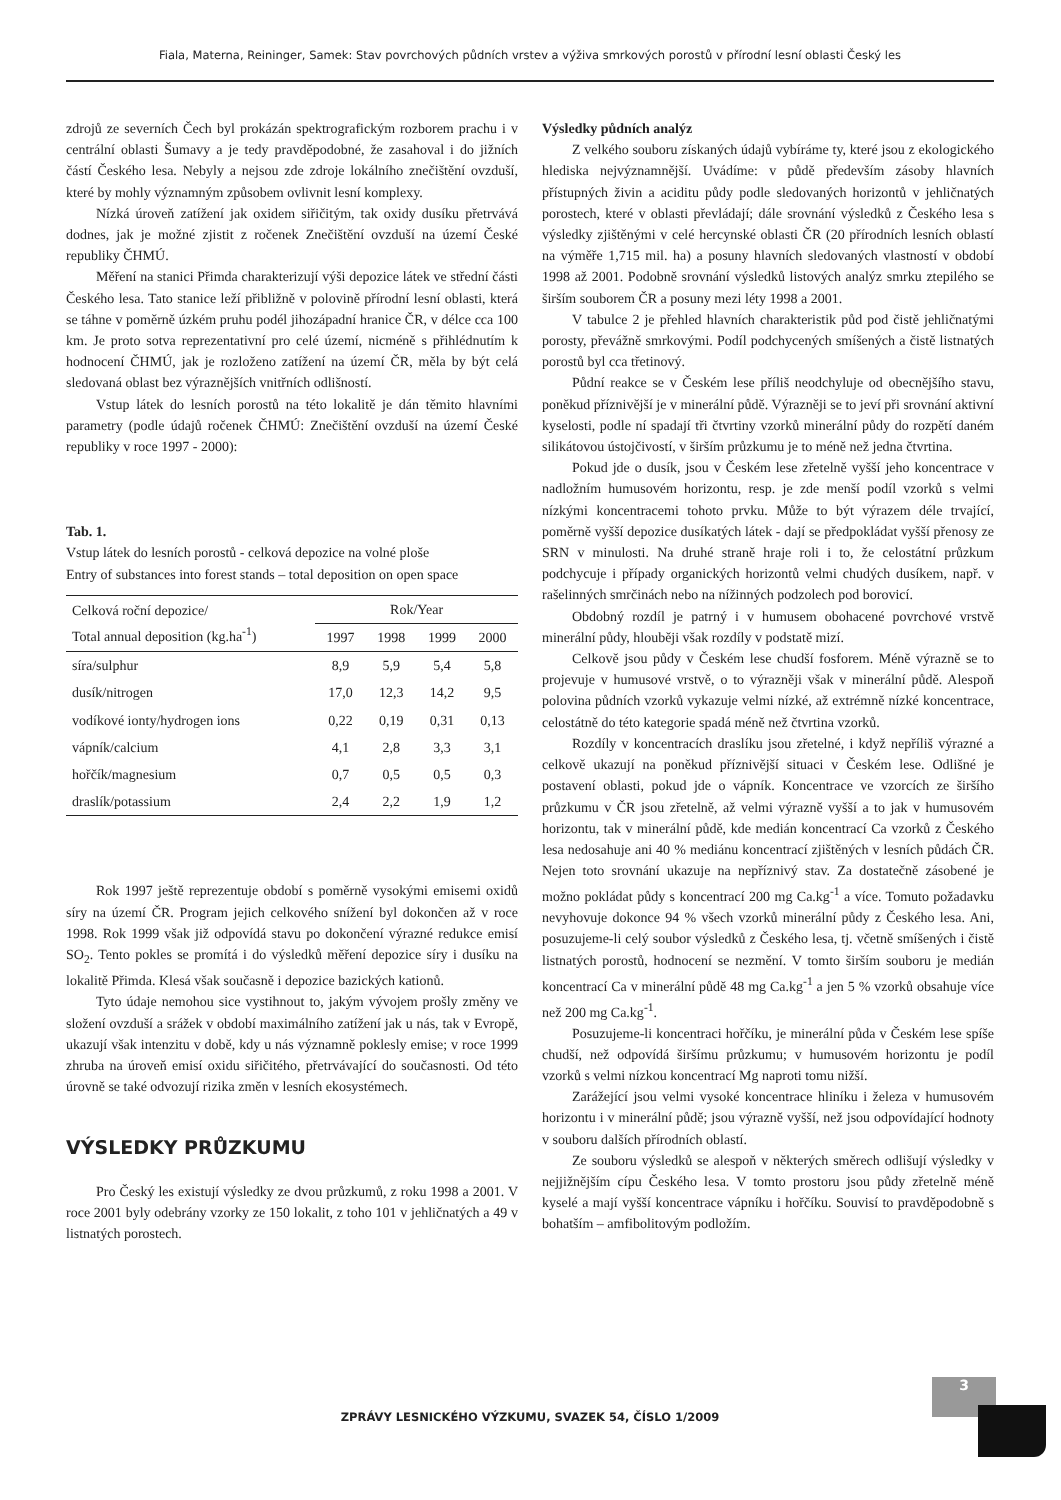Fiala, Materna, Reininger, Samek: Stav povrchových půdních vrstev a výživa smrkových porostů v přírodní lesní oblasti Český les
zdrojů ze severních Čech byl prokázán spektrografickým rozborem prachu i v centrální oblasti Šumavy a je tedy pravděpodobné, že zasahoval i do jižních částí Českého lesa. Nebyly a nejsou zde zdroje lokálního znečištění ovzduší, které by mohly významným způsobem ovlivnit lesní komplexy.
Nízká úroveň zatížení jak oxidem siřičitým, tak oxidy dusíku přetrvává dodnes, jak je možné zjistit z ročenek Znečištění ovzduší na území České republiky ČHMÚ.
Měření na stanici Přimda charakterizují výši depozice látek ve střední části Českého lesa. Tato stanice leží přibližně v polovině přírodní lesní oblasti, která se táhne v poměrně úzkém pruhu podél jihozápadní hranice ČR, v délce cca 100 km. Je proto sotva reprezentativní pro celé území, nicméně s přihlédnutím k hodnocení ČHMÚ, jak je rozloženo zatížení na území ČR, měla by být celá sledovaná oblast bez výraznějších vnitřních odlišností.
Vstup látek do lesních porostů na této lokalitě je dán těmito hlavními parametry (podle údajů ročenek ČHMÚ: Znečištění ovzduší na území České republiky v roce 1997 - 2000):
Tab. 1.
Vstup látek do lesních porostů - celková depozice na volné ploše
Entry of substances into forest stands – total deposition on open space
| Celková roční depozice/ Total annual deposition (kg.ha<sup>-1</sup>) | Rok/Year | | | |
| --- | --- | --- | --- | --- |
| | 1997 | 1998 | 1999 | 2000 |
| síra/sulphur | 8,9 | 5,9 | 5,4 | 5,8 |
| dusík/nitrogen | 17,0 | 12,3 | 14,2 | 9,5 |
| vodíkové ionty/hydrogen ions | 0,22 | 0,19 | 0,31 | 0,13 |
| vápník/calcium | 4,1 | 2,8 | 3,3 | 3,1 |
| hořčík/magnesium | 0,7 | 0,5 | 0,5 | 0,3 |
| draslík/potassium | 2,4 | 2,2 | 1,9 | 1,2 |
Rok 1997 ještě reprezentuje období s poměrně vysokými emisemi oxidů síry na území ČR. Program jejich celkového snížení byl dokončen až v roce 1998. Rok 1999 však již odpovídá stavu po dokončení výrazné redukce emisí SO<sub>2</sub>. Tento pokles se promítá i do výsledků měření depozice síry i dusíku na lokalitě Přimda. Klesá však současně i depozice bazických kationů.
Tyto údaje nemohou sice vystihnout to, jakým vývojem prošly změny ve složení ovzduší a srážek v období maximálního zatížení jak u nás, tak v Evropě, ukazují však intenzitu v době, kdy u nás významně poklesly emise; v roce 1999 zhruba na úroveň emisí oxidu siřičitého, přetrvávající do současnosti. Od této úrovně se také odvozují rizika změn v lesních ekosystémech.
VÝSLEDKY PRŮZKUMU
Pro Český les existují výsledky ze dvou průzkumů, z roku 1998 a 2001. V roce 2001 byly odebrány vzorky ze 150 lokalit, z toho 101 v jehličnatých a 49 v listnatých porostech.
Výsledky půdních analýz
Z velkého souboru získaných údajů vybíráme ty, které jsou z ekologického hlediska nejvýznamnější. Uvádíme: v půdě především zásoby hlavních přístupných živin a aciditu půdy podle sledovaných horizontů v jehličnatých porostech, které v oblasti převládají; dále srovnání výsledků z Českého lesa s výsledky zjištěnými v celé hercynské oblasti ČR (20 přírodních lesních oblastí na výměře 1,715 mil. ha) a posuny hlavních sledovaných vlastností v období 1998 až 2001. Podobně srovnání výsledků listových analýz smrku ztepilého se širším souborem ČR a posuny mezi léty 1998 a 2001.
V tabulce 2 je přehled hlavních charakteristik půd pod čistě jehličnatými porosty, převážně smrkovými. Podíl podchycených smíšených a čistě listnatých porostů byl cca třetinový.
Půdní reakce se v Českém lese příliš neodchyluje od obecnějšího stavu, poněkud příznivější je v minerální půdě. Výrazněji se to jeví při srovnání aktivní kyselosti, podle ní spadají tři čtvrtiny vzorků minerální půdy do rozpětí daném silikátovou ústojčivostí, v širším průzkumu je to méně než jedna čtvrtina.
Pokud jde o dusík, jsou v Českém lese zřetelně vyšší jeho koncentrace v nadložním humusovém horizontu, resp. je zde menší podíl vzorků s velmi nízkými koncentracemi tohoto prvku. Může to být výrazem déle trvající, poměrně vyšší depozice dusíkatých látek - dají se předpokládat vyšší přenosy ze SRN v minulosti. Na druhé straně hraje roli i to, že celostátní průzkum podchycuje i případy organických horizontů velmi chudých dusíkem, např. v rašelinných smrčinách nebo na nížinných podzolech pod borovicí.
Obdobný rozdíl je patrný i v humusem obohacené povrchové vrstvě minerální půdy, hlouběji však rozdíly v podstatě mizí.
Celkově jsou půdy v Českém lese chudší fosforem. Méně výrazně se to projevuje v humusové vrstvě, o to výrazněji však v minerální půdě. Alespoň polovina půdních vzorků vykazuje velmi nízké, až extrémně nízké koncentrace, celostátně do této kategorie spadá méně než čtvrtina vzorků.
Rozdíly v koncentracích draslíku jsou zřetelné, i když nepříliš výrazné a celkově ukazují na poněkud příznivější situaci v Českém lese. Odlišné je postavení oblasti, pokud jde o vápník. Koncentrace ve vzorcích ze širšího průzkumu v ČR jsou zřetelně, až velmi výrazně vyšší a to jak v humusovém horizontu, tak v minerální půdě, kde medián koncentrací Ca vzorků z Českého lesa nedosahuje ani 40 % mediánu koncentrací zjištěných v lesních půdách ČR. Nejen toto srovnání ukazuje na nepříznivý stav. Za dostatečně zásobené je možno pokládat půdy s koncentrací 200 mg Ca.kg<sup>-1</sup> a více. Tomuto požadavku nevyhovuje dokonce 94 % všech vzorků minerální půdy z Českého lesa. Ani, posuzujeme-li celý soubor výsledků z Českého lesa, tj. včetně smíšených i čistě listnatých porostů, hodnocení se nezmění. V tomto širším souboru je medián koncentrací Ca v minerální půdě 48 mg Ca.kg<sup>-1</sup> a jen 5 % vzorků obsahuje více než 200 mg Ca.kg<sup>-1</sup>.
Posuzujeme-li koncentraci hořčíku, je minerální půda v Českém lese spíše chudší, než odpovídá širšímu průzkumu; v humusovém horizontu je podíl vzorků s velmi nízkou koncentrací Mg naproti tomu nižší.
Zarážející jsou velmi vysoké koncentrace hliníku i železa v humusovém horizontu i v minerální půdě; jsou výrazně vyšší, než jsou odpovídající hodnoty v souboru dalších přírodních oblastí.
Ze souboru výsledků se alespoň v některých směrech odlišují výsledky v nejjižnějším cípu Českého lesa. V tomto prostoru jsou půdy zřetelně méně kyselé a mají vyšší koncentrace vápníku i hořčíku. Souvisí to pravděpodobně s bohatším – amfibolitovým podložím.
3
ZPRÁVY LESNICKÉHO VÝZKUMU, SVAZEK 54, ČÍSLO 1/2009